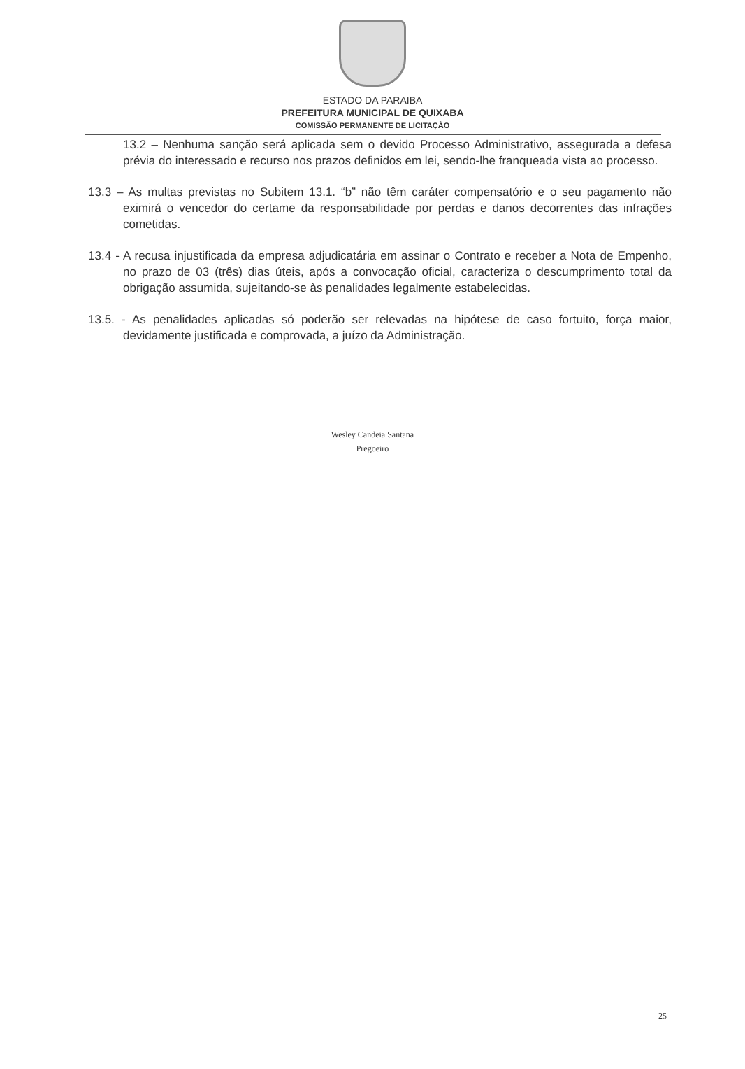ESTADO DA PARAIBA
PREFEITURA MUNICIPAL DE QUIXABA
COMISSÃO PERMANENTE DE LICITAÇÃO
13.2 – Nenhuma sanção será aplicada sem o devido Processo Administrativo, assegurada a defesa prévia do interessado e recurso nos prazos definidos em lei, sendo-lhe franqueada vista ao processo.
13.3 – As multas previstas no Subitem 13.1. “b” não têm caráter compensatório e o seu pagamento não eximirá o vencedor do certame da responsabilidade por perdas e danos decorrentes das infrações cometidas.
13.4 - A recusa injustificada da empresa adjudicatária em assinar o Contrato e receber a Nota de Empenho, no prazo de 03 (três) dias úteis, após a convocação oficial, caracteriza o descumprimento total da obrigação assumida, sujeitando-se às penalidades legalmente estabelecidas.
13.5. - As penalidades aplicadas só poderão ser relevadas na hipótese de caso fortuito, força maior, devidamente justificada e comprovada, a juízo da Administração.
Wesley Candeia Santana
Pregoeiro
25